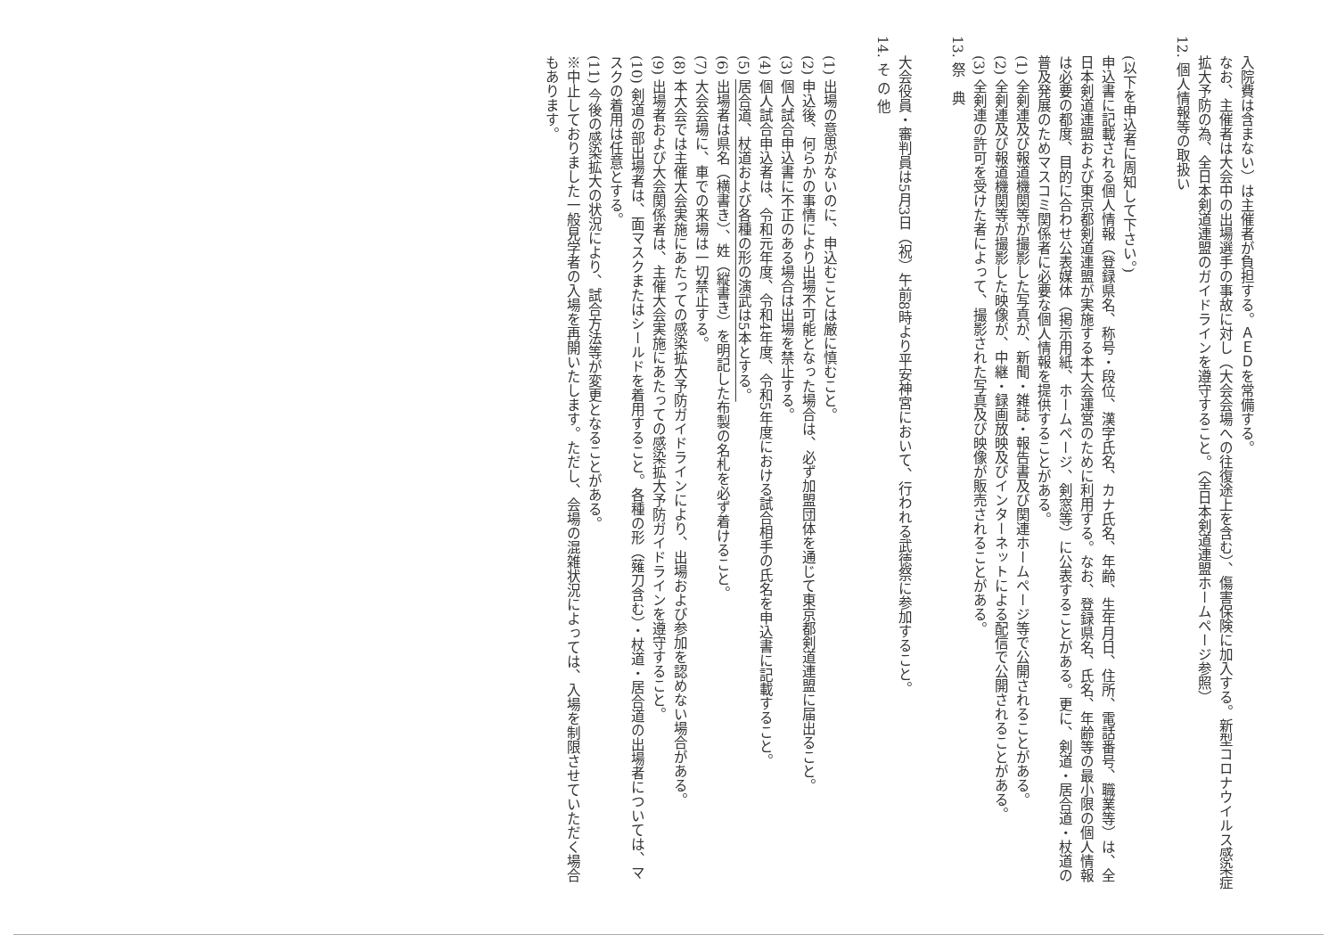入院費は含まない）は主催者が負担する。ＡＥＤを常備する。
なお、主催者は大会中の出場選手の事故に対し（大会会場への往復途上を含む）、傷害保険に加入する。新型コロナウイルス感染症拡大予防の為、全日本剣道連盟のガイドラインを遵守すること。（全日本剣道連盟ホームページ参照）
12. 個人情報等の取扱い
(以下を申込者に周知して下さい。)
申込書に記載される個人情報（登録県名、称号・段位、漢字氏名、カナ氏名、年齢、生年月日、住所、電話番号、職業等）は、全日本剣道連盟および東京都剣道連盟が実施する本大会運営のために利用する。なお、登録県名、氏名、年齢等の最小限の個人情報は必要の都度、目的に合わせ公表媒体（掲示用紙、ホームページ、剣窓等）に公表することがある。更に、剣道・居合道・杖道の普及発展のためマスコミ関係者に必要な個人情報を提供することがある。
(1) 全剣連及び報道機関等が撮影した写真が、新聞・雑誌・報告書及び関連ホームページ等で公開されることがある。
(2) 全剣連及び報道機関等が撮影した映像が、中継・録画放映及びインターネットによる配信で公開されることがある。
(3) 全剣連の許可を受けた者によって、撮影された写真及び映像が販売されることがある。
13. 祭　典
大会役員・審判員は5月3日（祝）午前8時より平安神宮において、行われる武徳祭に参加すること。
14. そ の 他
(1) 出場の意思がないのに、申込むことは厳に慎むこと。
(2) 申込後、何らかの事情により出場不可能となった場合は、必ず加盟団体を通じて東京都剣道連盟に届出ること。
(3) 個人試合申込書に不正のある場合は出場を禁止する。
(4) 個人試合申込者は、令和元年度、令和4年度、令和5年度における試合相手の氏名を申込書に記載すること。
(5) 居合道、杖道および各種の形の演武は5本とする。
(6) 出場者は県名（横書き）、姓（縦書き）を明記した布製の名札を必ず着けること。
(7) 大会会場に、車での来場は一切禁止する。
(8) 本大会では主催大会実施にあたっての感染拡大予防ガイドラインにより、出場および参加を認めない場合がある。
(9) 出場者および大会関係者は、主催大会実施にあたっての感染拡大予防ガイドラインを遵守すること。
(10) 剣道の部出場者は、面マスクまたはシールドを着用すること。各種の形（薙刀含む）・杖道・居合道の出場者については、マスクの着用は任意とする。
(11) 今後の感染拡大の状況により、試合方法等が変更となることがある。
※中止しておりました一般見学者の入場を再開いたします。ただし、会場の混雑状況によっては、入場を制限させていただく場合もあります。